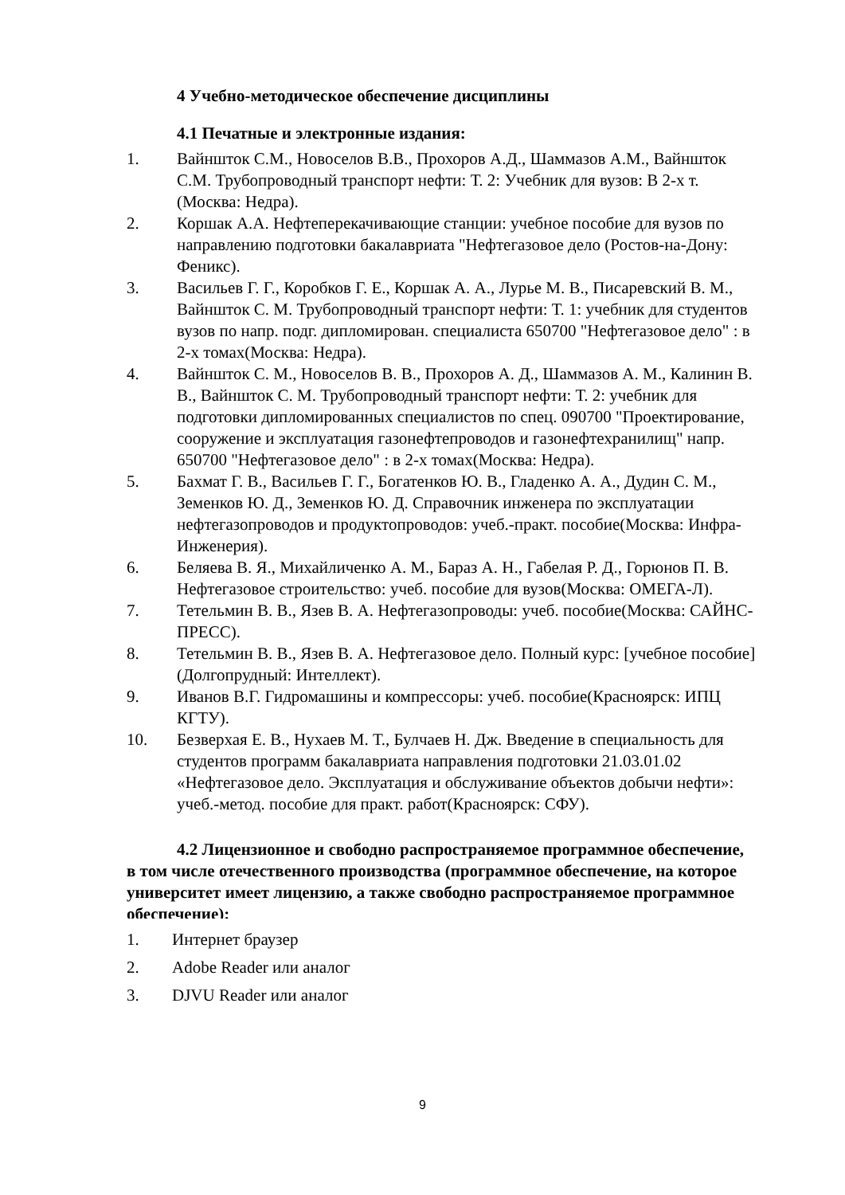4 Учебно-методическое обеспечение дисциплины
4.1 Печатные и электронные издания:
1. Вайншток С.М., Новоселов В.В., Прохоров А.Д., Шаммазов А.М., Вайншток С.М. Трубопроводный транспорт нефти: Т. 2: Учебник для вузов: В 2-х т.(Москва: Недра).
2. Коршак А.А. Нефтеперекачивающие станции: учебное пособие для вузов по направлению подготовки бакалавриата "Нефтегазовое дело (Ростов-на-Дону: Феникс).
3. Васильев Г. Г., Коробков Г. Е., Коршак А. А., Лурье М. В., Писаревский В. М., Вайншток С. М. Трубопроводный транспорт нефти: Т. 1: учебник для студентов вузов по напр. подг. дипломирован. специалиста 650700 "Нефтегазовое дело" : в 2-х томах(Москва: Недра).
4. Вайншток С. М., Новоселов В. В., Прохоров А. Д., Шаммазов А. М., Калинин В. В., Вайншток С. М. Трубопроводный транспорт нефти: Т. 2: учебник для подготовки дипломированных специалистов по спец. 090700 "Проектирование, сооружение и эксплуатация газонефтепроводов и газонефтехранилищ" напр. 650700 "Нефтегазовое дело" : в 2-х томах(Москва: Недра).
5. Бахмат Г. В., Васильев Г. Г., Богатенков Ю. В., Гладенко А. А., Дудин С. М., Земенков Ю. Д., Земенков Ю. Д. Справочник инженера по эксплуатации нефтегазопроводов и продуктопроводов: учеб.-практ. пособие(Москва: Инфра-Инженерия).
6. Беляева В. Я., Михайличенко А. М., Бараз А. Н., Габелая Р. Д., Горюнов П. В. Нефтегазовое строительство: учеб. пособие для вузов(Москва: ОМЕГА-Л).
7. Тетельмин В. В., Язев В. А. Нефтегазопроводы: учеб. пособие(Москва: САЙНС-ПРЕСС).
8. Тетельмин В. В., Язев В. А. Нефтегазовое дело. Полный курс: [учебное пособие](Долгопрудный: Интеллект).
9. Иванов В.Г. Гидромашины и компрессоры: учеб. пособие(Красноярск: ИПЦ КГТУ).
10. Безверхая Е. В., Нухаев М. Т., Булчаев Н. Дж. Введение в специальность для студентов программ бакалавриата направления подготовки 21.03.01.02 «Нефтегазовое дело. Эксплуатация и обслуживание объектов добычи нефти»: учеб.-метод. пособие для практ. работ(Красноярск: СФУ).
4.2 Лицензионное и свободно распространяемое программное обеспечение, в том числе отечественного производства (программное обеспечение, на которое университет имеет лицензию, а также свободно распространяемое программное обеспечение):
1. Интернет браузер
2. Adobe Reader или аналог
3. DJVU Reader или аналог
9